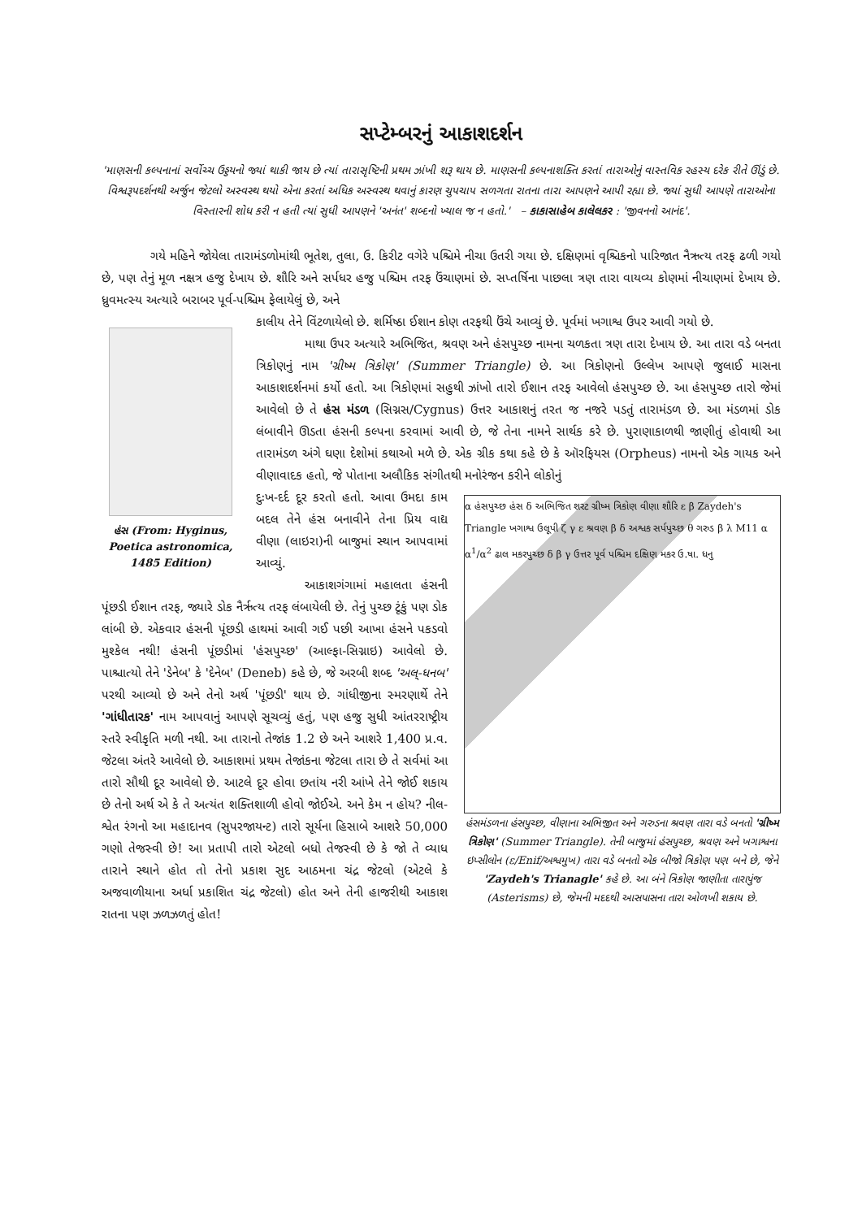સપ્ટેમ્બરનું આકાશદર્શન
'માણસની કલ્પનાનાં સર્વોચ્ચ ઉડ્ડયનો જ્યાં થાકી જાય છે ત્યાં તારાસૃષ્ટિની પ્રથમ ઝાંખી શરૂ થાય છે. માણસની કલ્પનાશક્તિ કરતાં તારાઓનું વાસ્તવિક રહસ્ય દરેક રીતે ઊંડું છે. વિશ્વરૂપદર્શનથી અર્જુન જેટલો અસ્વસ્થ થયો એના કરતાં અધિક અસ્વસ્થ થવાનું કારણ ચુપચાપ સળગતા રાતના તારા આપણને આપી રહ્યા છે. જ્યાં સુધી આપણે તારાઓના વિસ્તારની શોધ કરી ન હતી ત્યાં સુધી આપણને 'અનંત' શબ્દનો ખ્યાલ જ ન હતો.' – કાકાસાહેબ કાલેલકર : 'જીવનનો આનંદ'.
ગયે મહિને જોયેલા તારામંડળોમાંથી ભૂતેશ, તુલા, ઉ. કિરીટ વગેરે પશ્ચિમે નીચા ઉતરી ગયા છે. દક્ષિણમાં વૃશ્ચિકનો પારિજાત નૈઋત્ય તરફ ઢળી ગયો છે, પણ તેનું મૂળ નક્ષત્ર હજુ દેખાય છે. શૌરિ અને સર્પધર હજુ પશ્ચિમ તરફ ઉંચાણમાં છે. સપ્તર્ષિના પાછલા ત્રણ તારા વાયવ્ય કોણમાં નીચાણમાં દેખાય છે. ધ્રુવમત્સ્ય અત્યારે બરાબર પૂર્વ-પશ્ચિમ ફેલાયેલું છે, અને
હંસ (From: Hyginus, Poetica astronomica, 1485 Edition)
કાલીય તેને વિંટળાયેલો છે. શર્મિષ્ઠા ઈશાન કોણ તરફથી ઉંચે આવ્યું છે. પૂર્વમાં ખગાશ્વ ઉપર આવી ગયો છે.
માથા ઉપર અત્યારે અભિજિત, શ્રવણ અને હંસપુચ્છ નામના ચળકતા ત્રણ તારા દેખાય છે. આ તારા વડે બનતા ત્રિકોણનું નામ 'ગ્રીષ્મ ત્રિકોણ' (Summer Triangle) છે. આ ત્રિકોણનો ઉલ્લેખ આપણે જુલાઈ માસના આકાશદર્શનમાં કર્યો હતો. આ ત્રિકોણમાં સહુથી ઝાંખો તારો ઈશાન તરફ આવેલો હંસપુચ્છ છે. આ હંસપુચ્છ તારો જેમાં આવેલો છે તે હંસ મંડળ (સિગ્નસ/Cygnus) ઉત્તર આકાશનું તરત જ નજરે પડતું તારામંડળ છે. આ મંડળમાં ડોક લંબાવીને ઊડતા હંસની કલ્પના કરવામાં આવી છે, જે તેના નામને સાર્થક કરે છે. પુરાણાકાળથી જાણીતું હોવાથી આ તારામંડળ અંગે ઘણા દેશોમાં કથાઓ મળે છે. એક ગ્રીક કથા કહે છે કે ઑરફિયસ (Orpheus) નામનો એક ગાયક અને વીણાવાદક હતો, જે પોતાના અલૌકિક સંગીતથી મનોરંજન કરીને લોકોનું
α હંસપુચ્છ હંસ δ અભિજિત શરટ ગ્રીષ્મ ત્રિકોણ વીણા શૌરિ ε β Zaydeh's Triangle ખગાશ્વ ઉલૂપી ζ γ ε શ્રવણ β δ અશ્વક સર્પપુચ્છ θ ગરુડ β λ M11 α α<sup>1</sup>/α<sup>2</sup> ઢાલ મકરપુચ્છ δ β γ ઉત્તર પૂર્વ પશ્ચિમ દક્ષિણ મકર ઉ.ષા. ધનુ
હંસમંડળના હંસપુચ્છ, વીણાના અભિજીત અને ગરુડના શ્રવણ તારા વડે બનતો 'ગ્રીષ્મ ત્રિકોણ' (Summer Triangle). તેની બાજુમાં હંસપુચ્છ, શ્રવણ અને ખગાશ્વના ઇપ્સીલોન (ε/Enif/અશ્વમુખ) તારા વડે બનતો એક બીજો ત્રિકોણ પણ બને છે, જેને 'Zaydeh's Trianagle' કહે છે. આ બંને ત્રિકોણ જાણીતા તારાપુંજ (Asterisms) છે, જેમની મદદથી આસપાસના તારા ઓળખી શકાય છે.
દુઃખ-દર્દ દૂર કરતો હતો. આવા ઉમદા કામ બદલ તેને હંસ બનાવીને તેના પ્રિય વાદ્ય વીણા (લાઇરા)ની બાજુમાં સ્થાન આપવામાં આવ્યું.
આકાશગંગામાં મહાલતા હંસની પૂંછડી ઈશાન તરફ, જ્યારે ડોક નૈર્ઋત્ય તરફ લંબાયેલી છે. તેનું પુચ્છ ટૂંકું પણ ડોક લાંબી છે. એકવાર હંસની પૂંછડી હાથમાં આવી ગઈ પછી આખા હંસને પકડવો મુશ્કેલ નથી! હંસની પૂંછડીમાં 'હંસપુચ્છ' (આલ્ફા-સિગ્નાઇ) આવેલો છે. પાશ્ચાત્યો તેને 'ડેનેબ' કે 'દેનેબ' (Deneb) કહે છે, જે અરબી શબ્દ 'અલ્-ધનબ' પરથી આવ્યો છે અને તેનો અર્થ 'પૂંછડી' થાય છે. ગાંધીજીના સ્મરણાર્થે તેને 'ગાંધીતારક' નામ આપવાનું આપણે સૂચવ્યું હતું, પણ હજુ સુધી આંતરરાષ્ટ્રીય સ્તરે સ્વીકૃતિ મળી નથી. આ તારાનો તેજાંક 1.2 છે અને આશરે 1,400 પ્ર.વ. જેટલા અંતરે આવેલો છે. આકાશમાં પ્રથમ તેજાંકના જેટલા તારા છે તે સર્વમાં આ તારો સૌથી દૂર આવેલો છે. આટલે દૂર હોવા છતાંય નરી આંખે તેને જોઈ શકાય છે તેનો અર્થ એ કે તે અત્યંત શક્તિશાળી હોવો જોઈએ. અને કેમ ન હોય? નીલ-શ્વેત રંગનો આ મહાદાનવ (સુપરજાયન્ટ) તારો સૂર્યના હિસાબે આશરે 50,000 ગણો તેજસ્વી છે! આ પ્રતાપી તારો એટલો બધો તેજસ્વી છે કે જો તે વ્યાધ તારાને સ્થાને હોત તો તેનો પ્રકાશ સુદ આઠમના ચંદ્ર જેટલો (એટલે કે અજવાળીયાના અર્ધા પ્રકાશિત ચંદ્ર જેટલો) હોત અને તેની હાજરીથી આકાશ રાતના પણ ઝળઝળતું હોત!